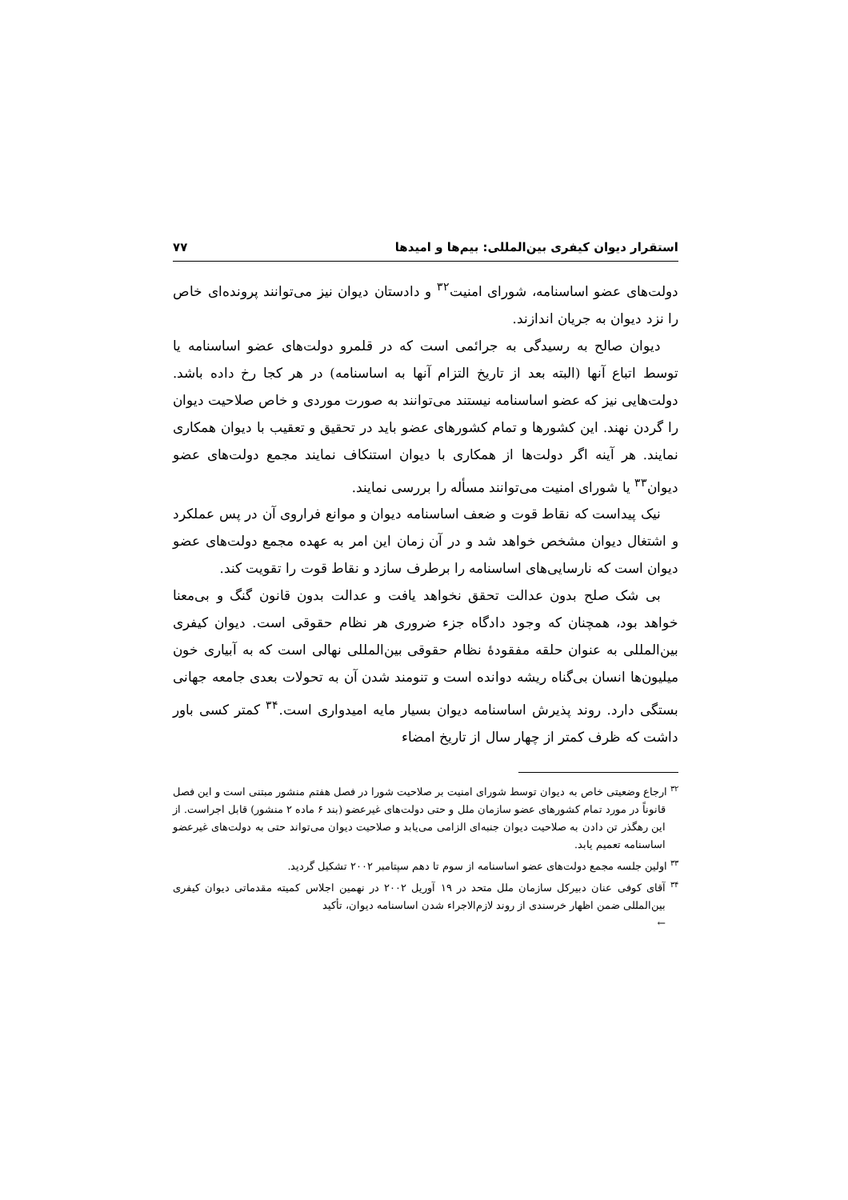استقرار دیوان کیفری بین‌المللی: بیم‌ها و امیدها ۷۷
دولت‌های عضو اساسنامه، شورای امنیت<sup>۳۲</sup> و دادستان دیوان نیز می‌توانند پرونده‌ای خاص را نزد دیوان به جریان اندازند.
دیوان صالح به رسیدگی به جرائمی است که در قلمرو دولت‌های عضو اساسنامه یا توسط اتباع آنها (البته بعد از تاریخ التزام آنها به اساسنامه) در هر کجا رخ داده باشد. دولت‌هایی نیز که عضو اساسنامه نیستند می‌توانند به صورت موردی و خاص صلاحیت دیوان را گردن نهند. این کشورها و تمام کشورهای عضو باید در تحقیق و تعقیب با دیوان همکاری نمایند. هر آینه اگر دولت‌ها از همکاری با دیوان استنکاف نمایند مجمع دولت‌های عضو دیوان<sup>۳۳</sup> یا شورای امنیت می‌توانند مسأله را بررسی نمایند.
نیک پیداست که نقاط قوت و ضعف اساسنامه دیوان و موانع فراروی آن در پس عملکرد و اشتغال دیوان مشخص خواهد شد و در آن زمان این امر به عهده مجمع دولت‌های عضو دیوان است که نارسایی‌های اساسنامه را برطرف سازد و نقاط قوت را تقویت کند.
بی شک صلح بدون عدالت تحقق نخواهد یافت و عدالت بدون قانون گنگ و بی‌معنا خواهد بود، همچنان که وجود دادگاه جزء ضروری هر نظام حقوقی است. دیوان کیفری بین‌المللی به عنوان حلقه مفقودهٔ نظام حقوقی بین‌المللی نهالی است که به آبیاری خون میلیون‌ها انسان بی‌گناه ریشه دوانده است و تنومند شدن آن به تحولات بعدی جامعه جهانی بستگی دارد. روند پذیرش اساسنامه دیوان بسیار مایه امیدواری است.<sup>۳۴</sup> کمتر کسی باور داشت که ظرف کمتر از چهار سال از تاریخ امضاء
<sup>۳۲</sup> ارجاع وضعیتی خاص به دیوان توسط شورای امنیت بر صلاحیت شورا در فصل هفتم منشور مبتنی است و این فصل قانوناً در مورد تمام کشورهای عضو سازمان ملل و حتی دولت‌های غیرعضو (بند ۶ ماده ۲ منشور) قابل اجراست. از این رهگذر تن دادن به صلاحیت دیوان جنبه‌ای الزامی می‌یابد و صلاحیت دیوان می‌تواند حتی به دولت‌های غیرعضو اساسنامه تعمیم یابد.
<sup>۳۳</sup> اولین جلسه مجمع دولت‌های عضو اساسنامه از سوم تا دهم سپتامبر ۲۰۰۲ تشکیل گردید.
<sup>۳۴</sup> آقای کوفی عنان دبیرکل سازمان ملل متحد در ۱۹ آوریل ۲۰۰۲ در نهمین اجلاس کمیته مقدماتی دیوان کیفری بین‌المللی ضمن اظهار خرسندی از روند لازم‌الاجراء شدن اساسنامه دیوان، تأکید
←